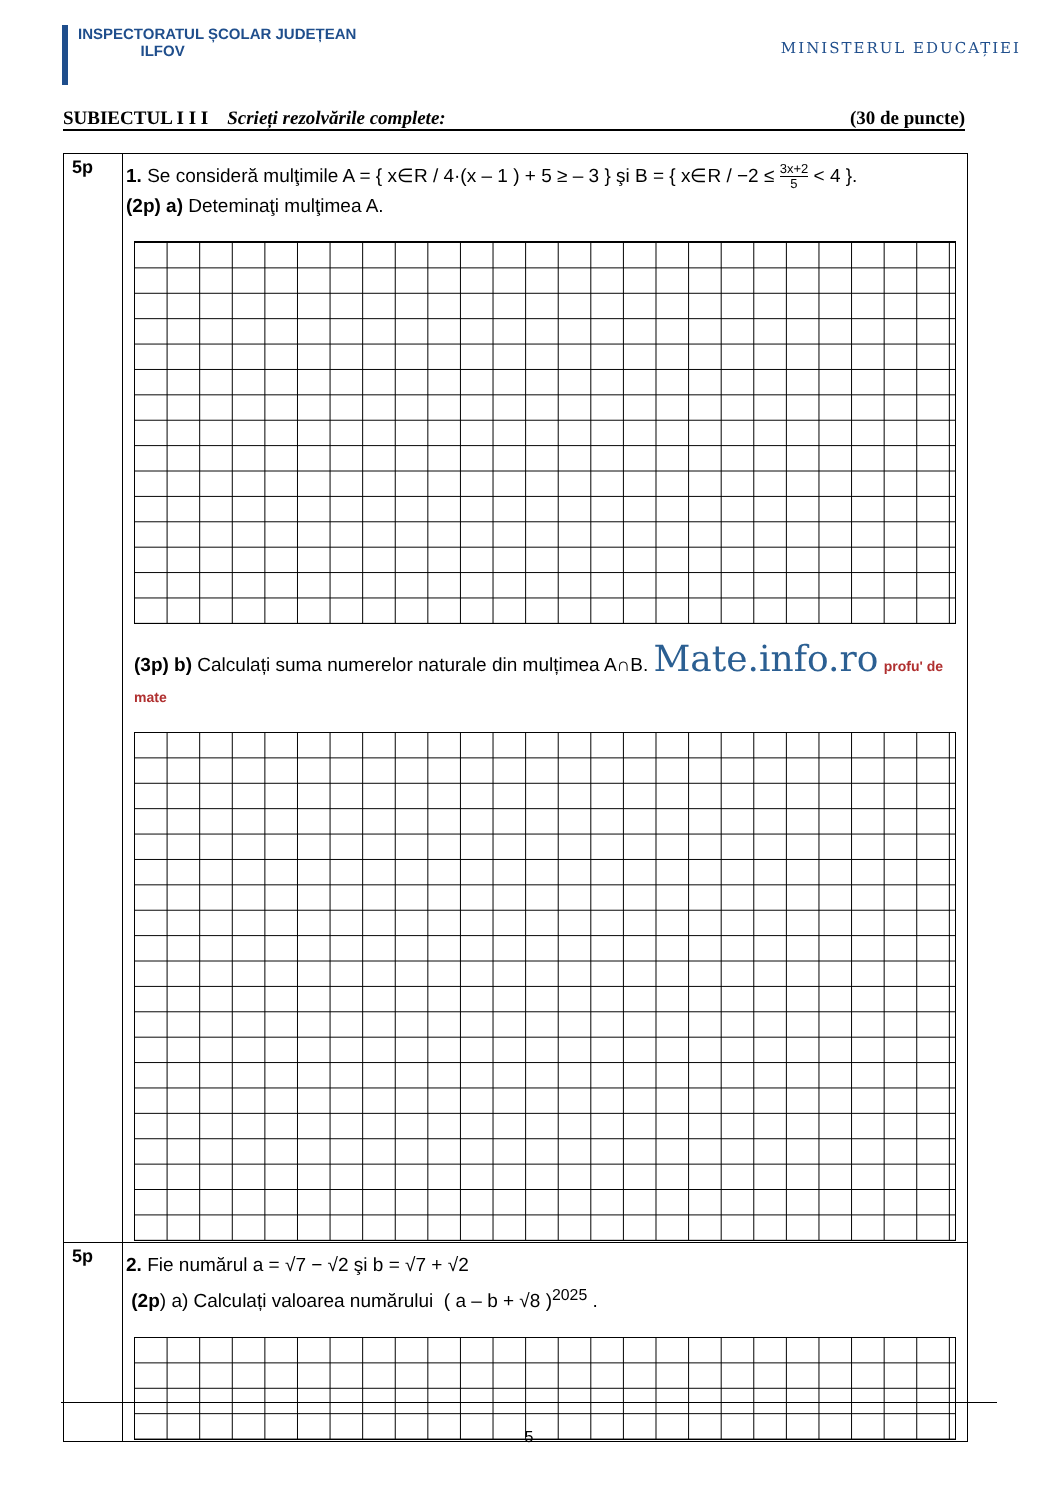INSPECTORATUL ȘCOLAR JUDEȚEAN
ILFOV
MINISTERUL EDUCAȚIEI
SUBIECTUL I I I Scrieți rezolvările complete: (30 de puncte)
| 5p | 1. Se consideră mulţimile A = { x∈R / 4·(x – 1 ) + 5 ≥ – 3 } şi B = { x∈R / −2 ≤ 3x+2 5 < 4 }. (2p) a) Deteminaţi mulţimea A. (3p) b) Calculați suma numerelor naturale din mulțimea A∩B. Mate.info.ro profu' de mate |
| 5p | 2. Fie numărul a = √7 − √2 şi b = √7 + √2 (2p ) a) Calculați valoarea numărului ( a – b + √8 )<sup>2025</sup> . |
5